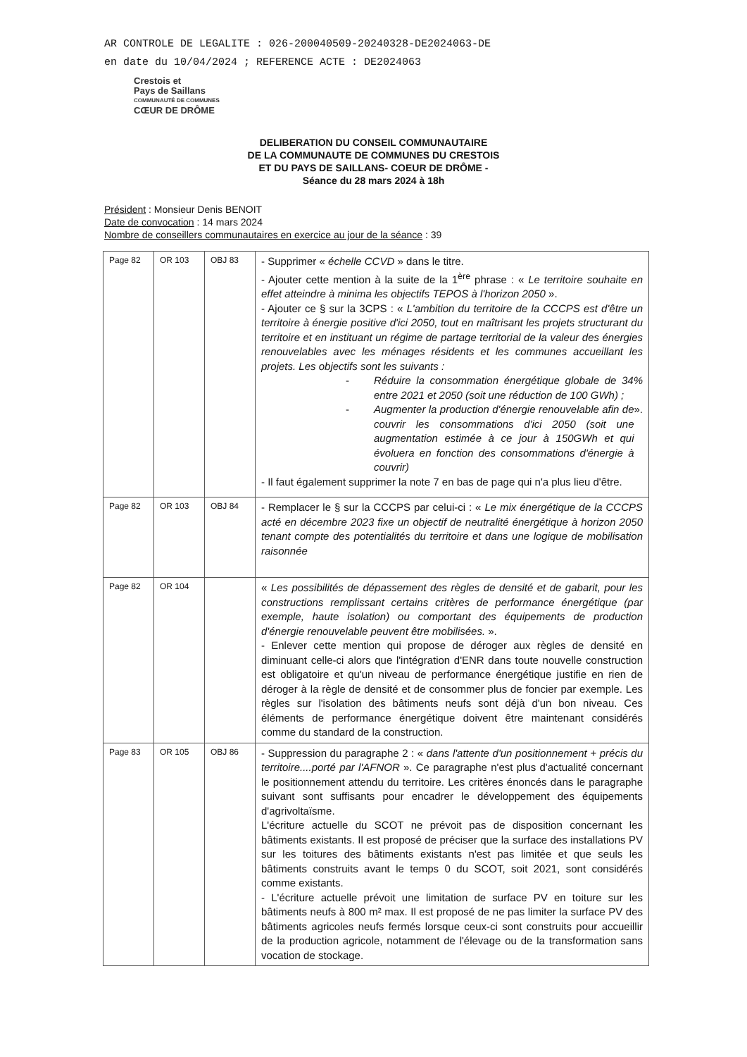AR CONTROLE DE LEGALITE : 026-200040509-20240328-DE2024063-DE
en date du 10/04/2024 ; REFERENCE ACTE : DE2024063
Crestois et
Pays de Saillans
COMMUNAUTÉ DE COMMUNES
CŒUR DE DRÔME
DELIBERATION DU CONSEIL COMMUNAUTAIRE
DE LA COMMUNAUTE DE COMMUNES DU CRESTOIS
ET DU PAYS DE SAILLANS- COEUR DE DRÔME -
Séance du 28 mars 2024 à 18h
Président : Monsieur Denis BENOIT
Date de convocation : 14 mars 2024
Nombre de conseillers communautaires en exercice au jour de la séance : 39
| Page 82 | OR 103 | OBJ 83 | - Supprimer « échelle CCVD » dans le titre. - Ajouter cette mention à la suite de la 1<sup>ère</sup> phrase : « Le territoire souhaite en effet atteindre à minima les objectifs TEPOS à l'horizon 2050 ». - Ajouter ce § sur la 3CPS : « L'ambition du territoire de la CCCPS est d'être un territoire à énergie positive d'ici 2050, tout en maîtrisant les projets structurant du territoire et en instituant un régime de partage territorial de la valeur des énergies renouvelables avec les ménages résidents et les communes accueillant les projets. Les objectifs sont les suivants : - Réduire la consommation énergétique globale de 34% entre 2021 et 2050 (soit une réduction de 100 GWh) ; - Augmenter la production d'énergie renouvelable afin de couvrir les consommations d'ici 2050 (soit une augmentation estimée à ce jour à 150GWh et qui évoluera en fonction des consommations d'énergie à couvrir) ». - Il faut également supprimer la note 7 en bas de page qui n'a plus lieu d'être. |
| Page 82 | OR 103 | OBJ 84 | - Remplacer le § sur la CCCPS par celui-ci : « Le mix énergétique de la CCCPS acté en décembre 2023 fixe un objectif de neutralité énergétique à horizon 2050 tenant compte des potentialités du territoire et dans une logique de mobilisation raisonnée |
| Page 82 | OR 104 | | « Les possibilités de dépassement des règles de densité et de gabarit, pour les constructions remplissant certains critères de performance énergétique (par exemple, haute isolation) ou comportant des équipements de production d'énergie renouvelable peuvent être mobilisées. ». - Enlever cette mention qui propose de déroger aux règles de densité en diminuant celle-ci alors que l'intégration d'ENR dans toute nouvelle construction est obligatoire et qu'un niveau de performance énergétique justifie en rien de déroger à la règle de densité et de consommer plus de foncier par exemple. Les règles sur l'isolation des bâtiments neufs sont déjà d'un bon niveau. Ces éléments de performance énergétique doivent être maintenant considérés comme du standard de la construction. |
| Page 83 | OR 105 | OBJ 86 | - Suppression du paragraphe 2 : « dans l'attente d'un positionnement + précis du territoire....porté par l'AFNOR ». Ce paragraphe n'est plus d'actualité concernant le positionnement attendu du territoire. Les critères énoncés dans le paragraphe suivant sont suffisants pour encadrer le développement des équipements d'agrivoltaïsme. L'écriture actuelle du SCOT ne prévoit pas de disposition concernant les bâtiments existants. Il est proposé de préciser que la surface des installations PV sur les toitures des bâtiments existants n'est pas limitée et que seuls les bâtiments construits avant le temps 0 du SCOT, soit 2021, sont considérés comme existants. - L'écriture actuelle prévoit une limitation de surface PV en toiture sur les bâtiments neufs à 800 m² max. Il est proposé de ne pas limiter la surface PV des bâtiments agricoles neufs fermés lorsque ceux-ci sont construits pour accueillir de la production agricole, notamment de l'élevage ou de la transformation sans vocation de stockage. |